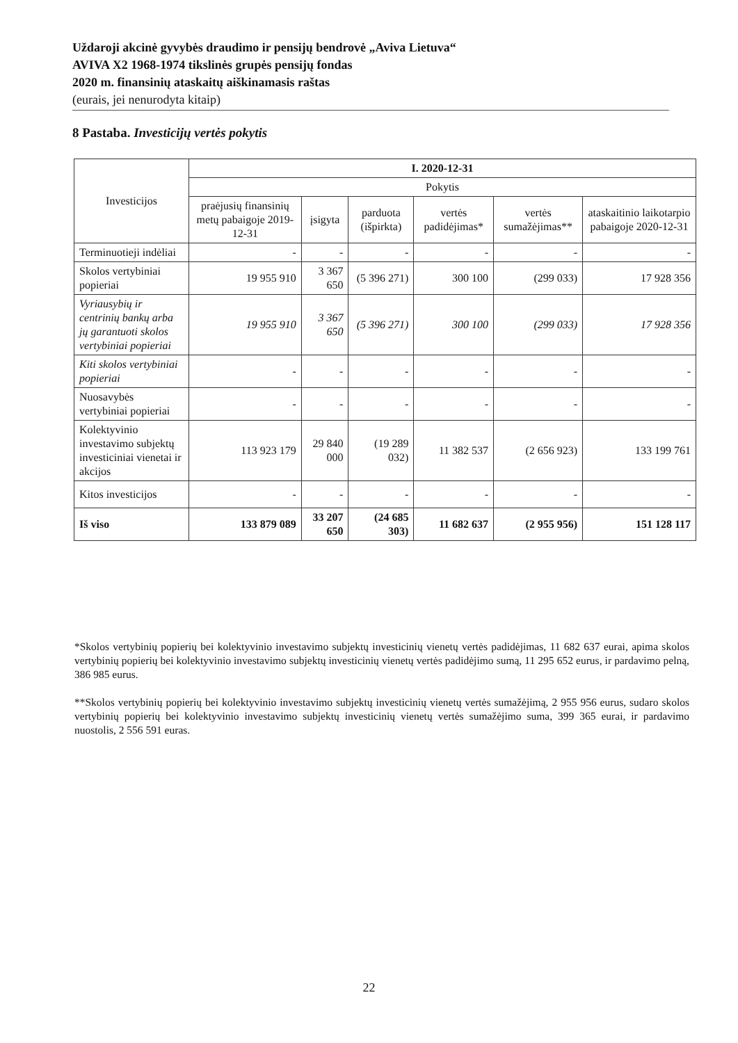Uždaroji akcinė gyvybės draudimo ir pensijų bendrovė „Aviva Lietuva“AVIVA X2 1968-1974 tikslinės grupės pensijų fondas
2020 m. finansinių ataskaitų aiškinamasis raštas
(eurais, jei nenurodyta kitaip)
8 Pastaba. Investicijų vertės pokytis
| Investicijos | I. 2020-12-31 | | | | | |
| --- | --- | --- | --- | --- | --- | --- |
| | Pokytis | | | | | |
| | praėjusių finansinių metų pabaigoje 2019-12-31 | įsigyta | parduota (išpirkta) | vertės padidėjimas* | vertės sumažėjimas** | ataskaitinio laikotarpio pabaigoje 2020-12-31 |
| Terminuotieji indėliai | - | - | - | - | - | - |
| Skolos vertybiniai popieriai | 19 955 910 | 3 367 650 | (5 396 271) | 300 100 | (299 033) | 17 928 356 |
| Vyriausybių ir centrinių bankų arba jų garantuoti skolos vertybiniai popieriai | 19 955 910 | 3 367 650 | (5 396 271) | 300 100 | (299 033) | 17 928 356 |
| Kiti skolos vertybiniai popieriai | - | - | - | - | - | - |
| Nuosavybės vertybiniai popieriai | - | - | - | - | - | - |
| Kolektyvinio investavimo subjektų investiciniai vienetai ir akcijos | 113 923 179 | 29 840 000 | (19 289 032) | 11 382 537 | (2 656 923) | 133 199 761 |
| Kitos investicijos | - | - | - | - | - | - |
| Iš viso | 133 879 089 | 33 207 650 | (24 685 303) | 11 682 637 | (2 955 956) | 151 128 117 |
*Skolos vertybinių popierių bei kolektyvinio investavimo subjektų investicinių vienetų vertės padidėjimas, 11 682 637 eurai, apima skolos vertybinių popierių bei kolektyvinio investavimo subjektų investicinių vienetų vertės padidėjimo sumą, 11 295 652 eurus, ir pardavimo pelną, 386 985 eurus.
**Skolos vertybinių popierių bei kolektyvinio investavimo subjektų investicinių vienetų vertės sumažėjimą, 2 955 956 eurus, sudaro skolos vertybinių popierių bei kolektyvinio investavimo subjektų investicinių vienetų vertės sumažėjimo suma, 399 365 eurai, ir pardavimo nuostolis, 2 556 591 euras.
22